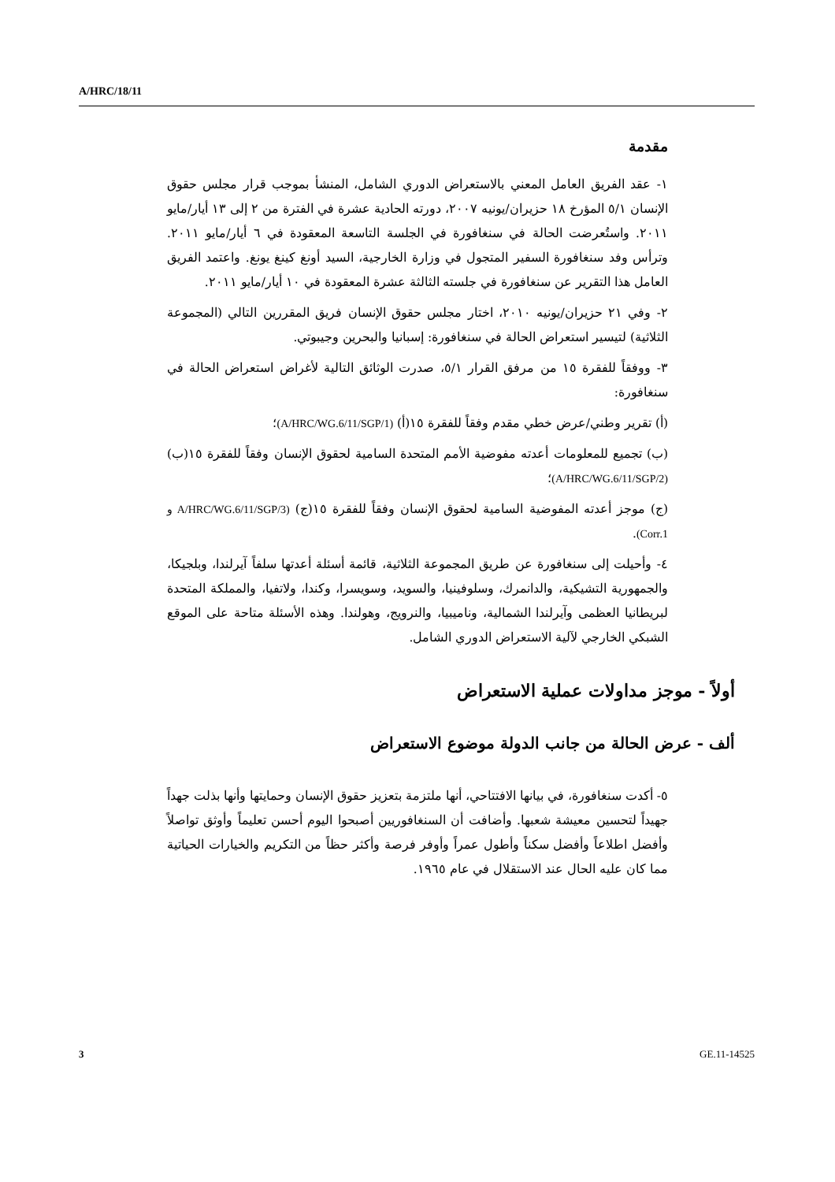A/HRC/18/11
مقدمة
١- عقد الفريق العامل المعني بالاستعراض الدوري الشامل، المنشأ بموجب قرار مجلس حقوق الإنسان ٥/١ المؤرخ ١٨ حزيران/يونيه ٢٠٠٧، دورته الحادية عشرة في الفترة من ٢ إلى ١٣ أيار/مايو ٢٠١١. واستُعرضت الحالة في سنغافورة في الجلسة التاسعة المعقودة في ٦ أيار/مايو ٢٠١١. وترأس وفد سنغافورة السفير المتجول في وزارة الخارجية، السيد أونغ كينغ يونغ. واعتمد الفريق العامل هذا التقرير عن سنغافورة في جلسته الثالثة عشرة المعقودة في ١٠ أيار/مايو ٢٠١١.
٢- وفي ٢١ حزيران/يونيه ٢٠١٠، اختار مجلس حقوق الإنسان فريق المقررين التالي (المجموعة الثلاثية) لتيسير استعراض الحالة في سنغافورة: إسبانيا والبحرين وجيبوتي.
٣- ووفقاً للفقرة ١٥ من مرفق القرار ٥/١، صدرت الوثائق التالية لأغراض استعراض الحالة في سنغافورة:
(أ) تقرير وطني/عرض خطي مقدم وفقاً للفقرة ١٥(أ) (A/HRC/WG.6/11/SGP/1)؛
(ب) تجميع للمعلومات أعدته مفوضية الأمم المتحدة السامية لحقوق الإنسان وفقاً للفقرة ١٥(ب) (A/HRC/WG.6/11/SGP/2)؛
(ج) موجز أعدته المفوضية السامية لحقوق الإنسان وفقاً للفقرة ١٥(ج) (A/HRC/WG.6/11/SGP/3 و Corr.1).
٤- وأحيلت إلى سنغافورة عن طريق المجموعة الثلاثية، قائمة أسئلة أعدتها سلفاً آيرلندا، وبلجيكا، والجمهورية التشيكية، والدانمرك، وسلوفينيا، والسويد، وسويسرا، وكندا، ولاتفيا، والمملكة المتحدة لبريطانيا العظمى وآيرلندا الشمالية، وناميبيا، والنرويج، وهولندا. وهذه الأسئلة متاحة على الموقع الشبكي الخارجي لآلية الاستعراض الدوري الشامل.
أولاً - موجز مداولات عملية الاستعراض
ألف - عرض الحالة من جانب الدولة موضوع الاستعراض
٥- أكدت سنغافورة، في بيانها الافتتاحي، أنها ملتزمة بتعزيز حقوق الإنسان وحمايتها وأنها بذلت جهداً جهيداً لتحسين معيشة شعبها. وأضافت أن السنغافوريين أصبحوا اليوم أحسن تعليماً وأوثق تواصلاً وأفضل اطلاعاً وأفضل سكناً وأطول عمراً وأوفر فرصة وأكثر حظاً من التكريم والخيارات الحياتية مما كان عليه الحال عند الاستقلال في عام ١٩٦٥.
3 GE.11-14525